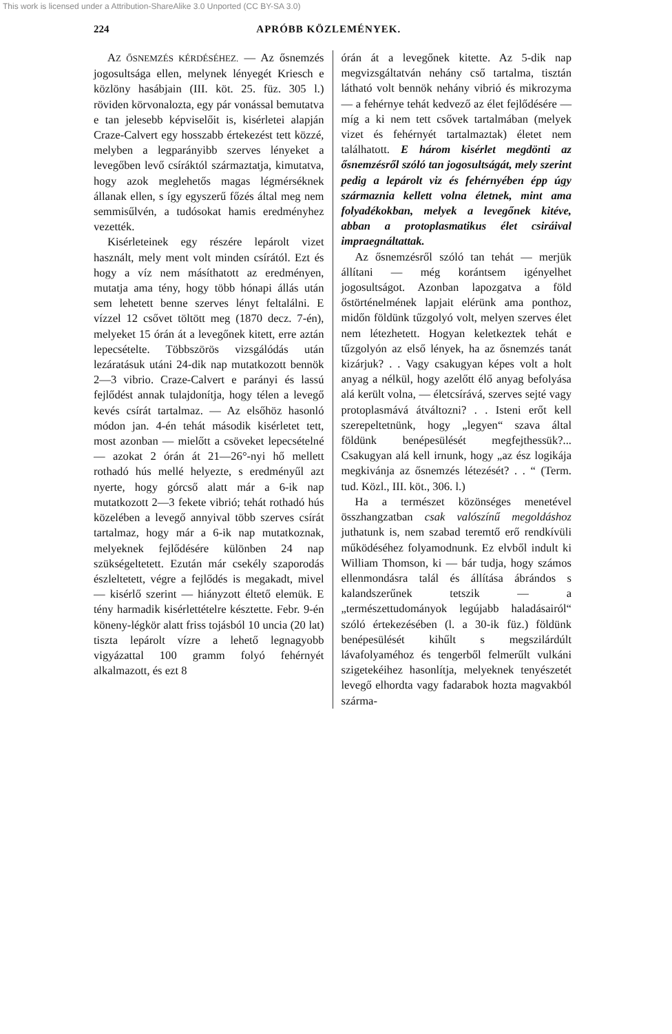This work is licensed under a Attribution-ShareAlike 3.0 Unported (CC BY-SA 3.0)
224 APRÓBB KÖZLEMÉNYEK.
AZ ŐSNEMZÉS KÉRDÉSÉHEZ. — Az ősnemzés jogosultsága ellen, melynek lényegét Kriesch e közlöny hasábjain (III. köt. 25. füz. 305 l.) röviden körvonalozta, egy pár vonással bemutatva e tan jelesebb képviselőit is, kisérletei alapján Craze-Calvert egy hosszabb értekezést tett közzé, melyben a legparányibb szerves lényeket a levegőben levő csíráktól származtatja, kimutatva, hogy azok meglehetős magas légmérséknek állanak ellen, s így egyszerű főzés által meg nem semmisűlvén, a tudósokat hamis eredményhez vezették.
Kisérleteinek egy részére lepárolt vizet használt, mely ment volt minden csírától. Ezt és hogy a víz nem másíthatott az eredményen, mutatja ama tény, hogy több hónapi állás után sem lehetett benne szerves lényt feltalálni. E vízzel 12 csővet töltött meg (1870 decz. 7-én), melyeket 15 órán át a levegőnek kitett, erre aztán lepecsételte. Többszörös vizsgálódás után lezáratásuk utáni 24-dik nap mutatkozott bennök 2—3 vibrio. Craze-Calvert e parányi és lassú fejlődést annak tulajdonítja, hogy télen a levegő kevés csírát tartalmaz. — Az elsőhöz hasonló módon jan. 4-én tehát második kisérletet tett, most azonban — mielőtt a csöveket lepecsételné — azokat 2 órán át 21—26°-nyi hő mellett rothadó hús mellé helyezte, s eredményűl azt nyerte, hogy górcső alatt már a 6-ik nap mutatkozott 2—3 fekete vibrió; tehát rothadó hús közelében a levegő annyival több szerves csírát tartalmaz, hogy már a 6-ik nap mutatkoznak, melyeknek fejlődésére különben 24 nap szükségeltetett. Ezután már csekély szaporodás észleltetett, végre a fejlődés is megakadt, mivel — kisérlő szerint — hiányzott éltető elemük. E tény harmadik kisérlettételre késztette. Febr. 9-én köneny-légkör alatt friss tojásból 10 uncia (20 lat) tiszta lepárolt vízre a lehető legnagyobb vigyázattal 100 gramm folyó fehérnyét alkalmazott, és ezt 8
órán át a levegőnek kitette. Az 5-dik nap megvizsgáltatván nehány cső tartalma, tisztán látható volt bennök nehány vibrió és mikrozyma — a fehérnye tehát kedvező az élet fejlődésére — míg a ki nem tett csővek tartalmában (melyek vizet és fehérnyét tartalmaztak) életet nem találhatott. E három kisérlet megdönti az ősnemzésről szóló tan jogosultságát, mely szerint pedig a lepárolt viz és fehérnyében épp úgy származnia kellett volna életnek, mint ama folyadékokban, melyek a levegőnek kitéve, abban a protoplasmatikus élet csiráival impraegnáltattak.
Az ősnemzésről szóló tan tehát — merjük állítani — még korántsem igényelhet jogosultságot. Azonban lapozgatva a föld őstörténelmének lapjait elérünk ama ponthoz, midőn földünk tűzgolyó volt, melyen szerves élet nem létezhetett. Hogyan keletkeztek tehát e tűzgolyón az első lények, ha az ősnemzés tanát kizárjuk? . . Vagy csakugyan képes volt a holt anyag a nélkül, hogy azelőtt élő anyag befolyása alá került volna, — életcsírává, szerves sejté vagy protoplasmává átváltozni? . . Isteni erőt kell szerepeltetnünk, hogy „legyen“ szava által földünk benépesülését megfejthessük?... Csakugyan alá kell irnunk, hogy „az ész logikája megkivánja az ősnemzés létezését? . . “ (Term. tud. Közl., III. köt., 306. l.)
Ha a természet közönséges menetével összhangzatban csak valószínű megoldáshoz juthatunk is, nem szabad teremtő erő rendkívüli működéséhez folyamodnunk. Ez elvből indult ki William Thomson, ki — bár tudja, hogy számos ellenmondásra talál és állítása ábrándos s kalandszerűnek tetszik — a „természettudományok legújabb haladásairól“ szóló értekezésében (l. a 30-ik füz.) földünk benépesülését kihűlt s megszilárdúlt lávafolyaméhoz és tengerből felmerűlt vulkáni szigetekéihez hasonlítja, melyeknek tenyészetét levegő elhordta vagy fadarabok hozta magvakból szárma-